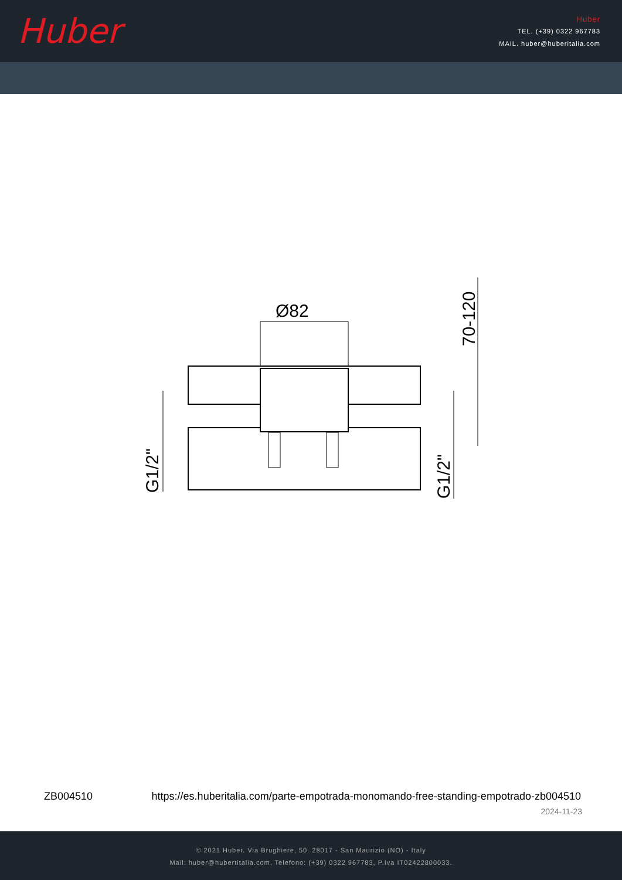Huber
Huber
TEL. (+39) 0322 967783
MAIL. huber@huberitalia.com
Ø82
70-120
G1/2"
G1/2"
ZB004510 https://es.huberitalia.com/parte-empotrada-monomando-free-standing-empotrado-zb004510
2024-11-23
© 2021 Huber. Via Brughiere, 50. 28017 - San Maurizio (NO) - Italy
Mail: huber@hubertitalia.com, Telefono: (+39) 0322 967783, P.Iva IT02422800033.